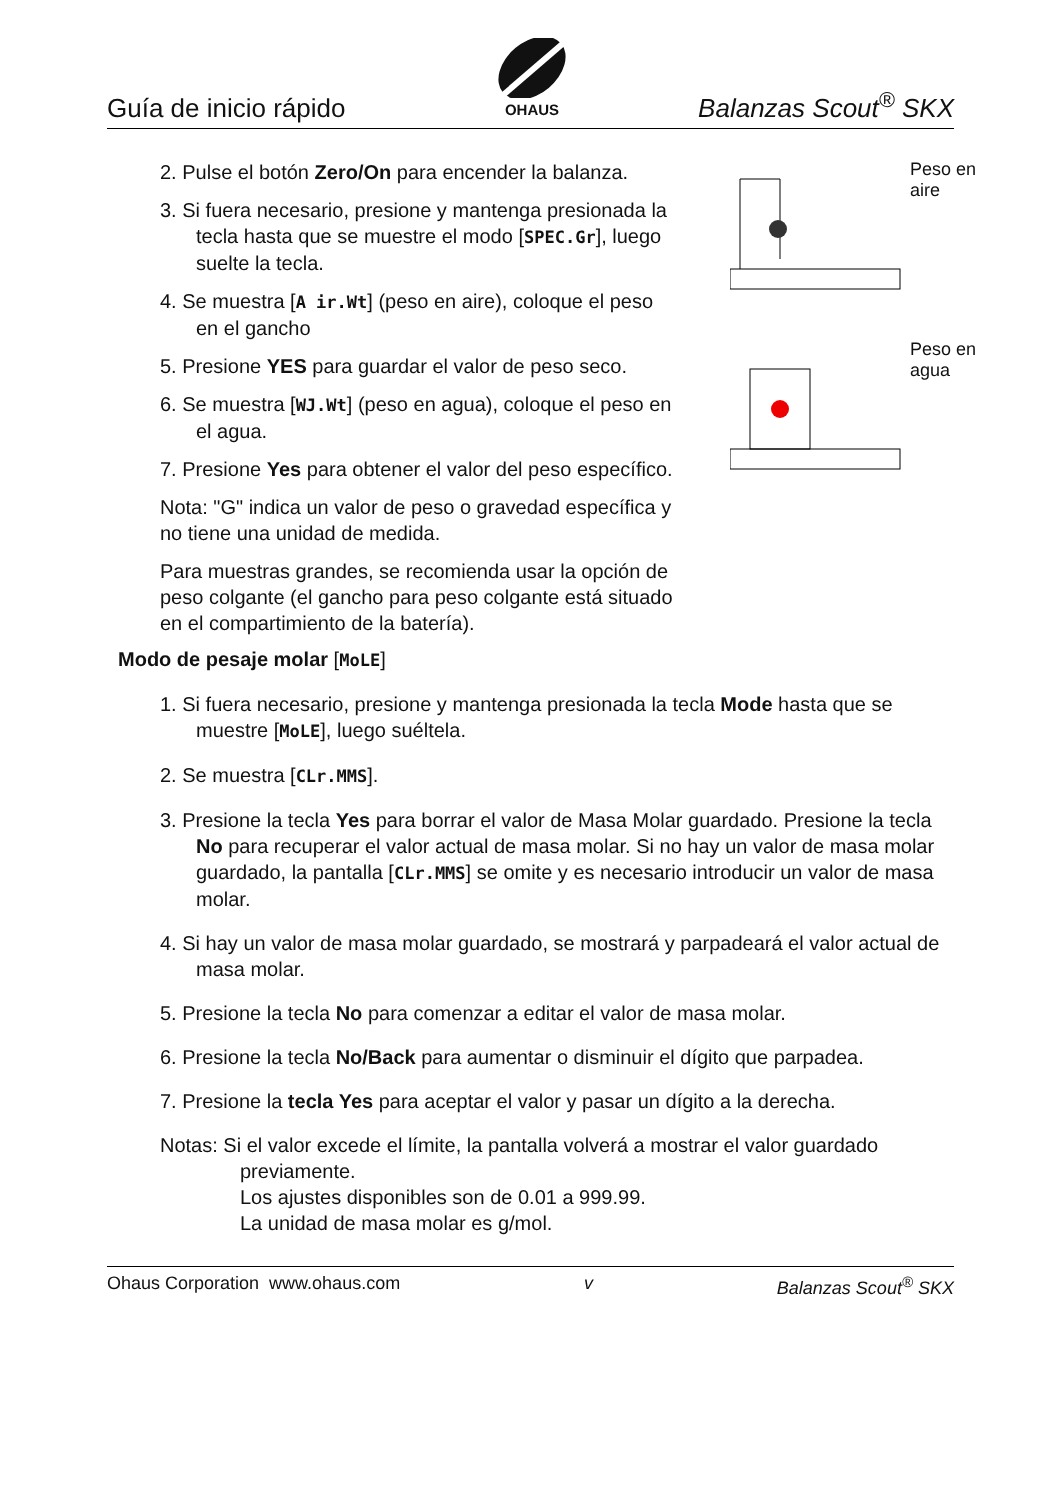Guía de inicio rápido
OHAUS
Balanzas Scout<sup>®</sup> SKX
2. Pulse el botón Zero/On para encender la balanza.
3. Si fuera necesario, presione y mantenga presionada la tecla hasta que se muestre el modo [SPEC.Gr], luego suelte la tecla.
4. Se muestra [A ir.Wt] (peso en aire), coloque el peso en el gancho
5. Presione YES para guardar el valor de peso seco.
6. Se muestra [WJ.Wt] (peso en agua), coloque el peso en el agua.
7. Presione Yes para obtener el valor del peso específico.
Nota: "G" indica un valor de peso o gravedad específica y no tiene una unidad de medida.
Para muestras grandes, se recomienda usar la opción de peso colgante (el gancho para peso colgante está situado en el compartimiento de la batería).
Peso en
aire
Peso en
agua
Modo de pesaje molar [MoLE]
1. Si fuera necesario, presione y mantenga presionada la tecla Mode hasta que se muestre [MoLE], luego suéltela.
2. Se muestra [CLr.MMS].
3. Presione la tecla Yes para borrar el valor de Masa Molar guardado. Presione la tecla No para recuperar el valor actual de masa molar. Si no hay un valor de masa molar guardado, la pantalla [CLr.MMS] se omite y es necesario introducir un valor de masa molar.
4. Si hay un valor de masa molar guardado, se mostrará y parpadeará el valor actual de masa molar.
5. Presione la tecla No para comenzar a editar el valor de masa molar.
6. Presione la tecla No/Back para aumentar o disminuir el dígito que parpadea.
7. Presione la tecla Yes para aceptar el valor y pasar un dígito a la derecha.
Notas: Si el valor excede el límite, la pantalla volverá a mostrar el valor guardado previamente.
Los ajustes disponibles son de 0.01 a 999.99.
La unidad de masa molar es g/mol.
Ohaus Corporation www.ohaus.com v Balanzas Scout<sup>®</sup> SKX